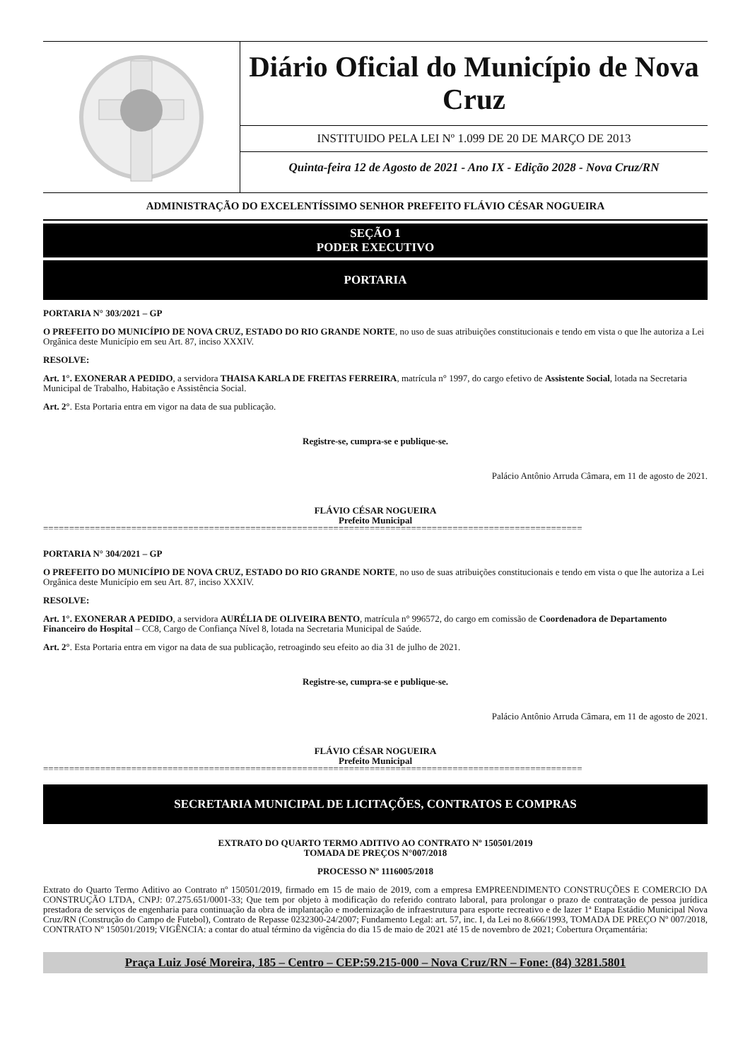Diário Oficial do Município de Nova Cruz
INSTITUIDO PELA LEI Nº 1.099 DE 20 DE MARÇO DE 2013
Quinta-feira 12 de Agosto de 2021 - Ano IX - Edição 2028 - Nova Cruz/RN
ADMINISTRAÇÃO DO EXCELENTÍSSIMO SENHOR PREFEITO FLÁVIO CÉSAR NOGUEIRA
SEÇÃO 1
PODER EXECUTIVO
PORTARIA
PORTARIA N° 303/2021 – GP
O PREFEITO DO MUNICÍPIO DE NOVA CRUZ, ESTADO DO RIO GRANDE NORTE, no uso de suas atribuições constitucionais e tendo em vista o que lhe autoriza a Lei Orgânica deste Município em seu Art. 87, inciso XXXIV.
RESOLVE:
Art. 1°. EXONERAR A PEDIDO, a servidora THAISA KARLA DE FREITAS FERREIRA, matrícula n° 1997, do cargo efetivo de Assistente Social, lotada na Secretaria Municipal de Trabalho, Habitação e Assistência Social.
Art. 2°. Esta Portaria entra em vigor na data de sua publicação.
Registre-se, cumpra-se e publique-se.
Palácio Antônio Arruda Câmara, em 11 de agosto de 2021.
FLÁVIO CÉSAR NOGUEIRA
Prefeito Municipal
========================================================================================================
PORTARIA N° 304/2021 – GP
O PREFEITO DO MUNICÍPIO DE NOVA CRUZ, ESTADO DO RIO GRANDE NORTE, no uso de suas atribuições constitucionais e tendo em vista o que lhe autoriza a Lei Orgânica deste Município em seu Art. 87, inciso XXXIV.
RESOLVE:
Art. 1°. EXONERAR A PEDIDO, a servidora AURÉLIA DE OLIVEIRA BENTO, matrícula n° 996572, do cargo em comissão de Coordenadora de Departamento Financeiro do Hospital – CC8, Cargo de Confiança Nível 8, lotada na Secretaria Municipal de Saúde.
Art. 2°. Esta Portaria entra em vigor na data de sua publicação, retroagindo seu efeito ao dia 31 de julho de 2021.
Registre-se, cumpra-se e publique-se.
Palácio Antônio Arruda Câmara, em 11 de agosto de 2021.
FLÁVIO CÉSAR NOGUEIRA
Prefeito Municipal
========================================================================================================
SECRETARIA MUNICIPAL DE LICITAÇÕES, CONTRATOS E COMPRAS
EXTRATO DO QUARTO TERMO ADITIVO AO CONTRATO Nº 150501/2019
TOMADA DE PREÇOS N°007/2018
PROCESSO Nº 1116005/2018
Extrato do Quarto Termo Aditivo ao Contrato nº 150501/2019, firmado em 15 de maio de 2019, com a empresa EMPREENDIMENTO CONSTRUÇÕES E COMERCIO DA CONSTRUÇÃO LTDA, CNPJ: 07.275.651/0001-33; Que tem por objeto à modificação do referido contrato laboral, para prolongar o prazo de contratação de pessoa jurídica prestadora de serviços de engenharia para continuação da obra de implantação e modernização de infraestrutura para esporte recreativo e de lazer 1ª Etapa Estádio Municipal Nova Cruz/RN (Construção do Campo de Futebol), Contrato de Repasse 0232300-24/2007; Fundamento Legal: art. 57, inc. I, da Lei no 8.666/1993, TOMADA DE PREÇO Nº 007/2018, CONTRATO Nº 150501/2019; VIGÊNCIA: a contar do atual término da vigência do dia 15 de maio de 2021 até 15 de novembro de 2021; Cobertura Orçamentária:
Praça Luiz José Moreira, 185 – Centro – CEP:59.215-000 – Nova Cruz/RN – Fone: (84) 3281.5801